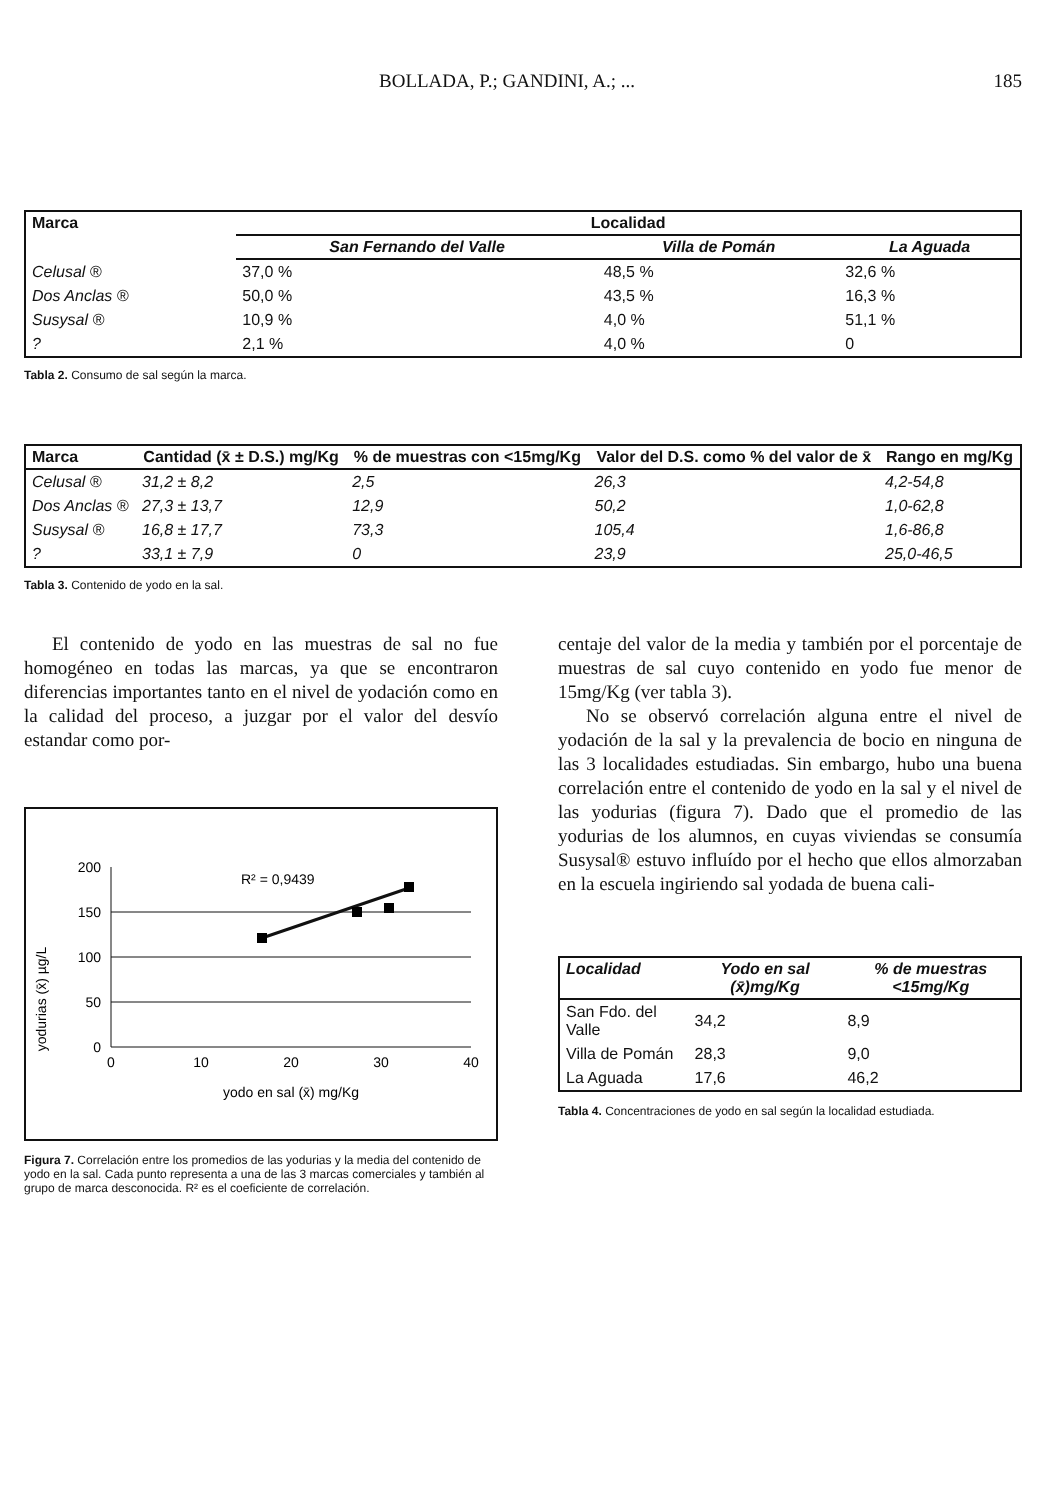BOLLADA, P.; GANDINI, A.; ... 185
| Marca | Localidad | | |
| --- | --- | --- | --- |
| | San Fernando del Valle | Villa de Pomán | La Aguada |
| Celusal ® | 37,0 % | 48,5 % | 32,6 % |
| Dos Anclas ® | 50,0 % | 43,5 % | 16,3 % |
| Susysal ® | 10,9 % | 4,0 % | 51,1 % |
| ? | 2,1 % | 4,0 % | 0 |
Tabla 2. Consumo de sal según la marca.
| Marca | Cantidad (x̄ ± D.S.) mg/Kg | % de muestras con <15mg/Kg | Valor del D.S. como % del valor de x̄ | Rango en mg/Kg |
| --- | --- | --- | --- | --- |
| Celusal ® | 31,2 ± 8,2 | 2,5 | 26,3 | 4,2-54,8 |
| Dos Anclas ® | 27,3 ± 13,7 | 12,9 | 50,2 | 1,0-62,8 |
| Susysal ® | 16,8 ± 17,7 | 73,3 | 105,4 | 1,6-86,8 |
| ? | 33,1 ± 7,9 | 0 | 23,9 | 25,0-46,5 |
Tabla 3. Contenido de yodo en la sal.
El contenido de yodo en las muestras de sal no fue homogéneo en todas las marcas, ya que se encontraron diferencias importantes tanto en el nivel de yodación como en la calidad del proceso, a juzgar por el valor del desvío estandar como por-
yodurias (x̄) µg/L
200
150
100
50
0
0
10
20
30
40
R² = 0,9439
yodo en sal (x̄) mg/Kg
Figura 7. Correlación entre los promedios de las yodurias y la media del contenido de yodo en la sal. Cada punto representa a una de las 3 marcas comerciales y también al grupo de marca desconocida. R² es el coeficiente de correlación.
centaje del valor de la media y también por el porcentaje de muestras de sal cuyo contenido en yodo fue menor de 15mg/Kg (ver tabla 3).
No se observó correlación alguna entre el nivel de yodación de la sal y la prevalencia de bocio en ninguna de las 3 localidades estudiadas. Sin embargo, hubo una buena correlación entre el contenido de yodo en la sal y el nivel de las yodurias (figura 7). Dado que el promedio de las yodurias de los alumnos, en cuyas viviendas se consumía Susysal® estuvo influído por el hecho que ellos almorzaban en la escuela ingiriendo sal yodada de buena cali-
| Localidad | Yodo en sal (x̄)mg/Kg | % de muestras <15mg/Kg |
| --- | --- | --- |
| San Fdo. del Valle | 34,2 | 8,9 |
| Villa de Pomán | 28,3 | 9,0 |
| La Aguada | 17,6 | 46,2 |
Tabla 4. Concentraciones de yodo en sal según la localidad estudiada.